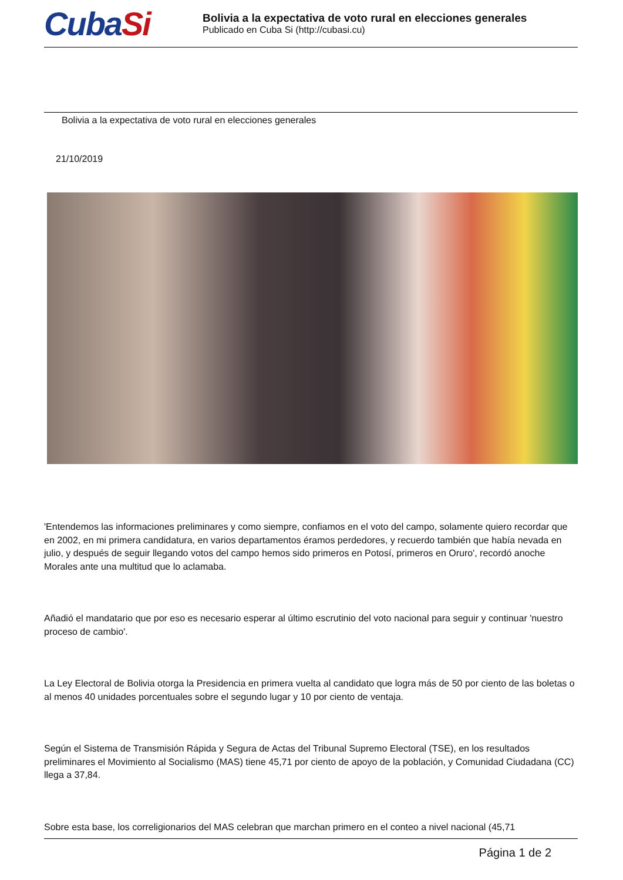CubaSi
Bolivia a la expectativa de voto rural en elecciones generales
Publicado en Cuba Si (http://cubasi.cu)
Bolivia a la expectativa de voto rural en elecciones generales
21/10/2019
'Entendemos las informaciones preliminares y como siempre, confiamos en el voto del campo, solamente quiero recordar que en 2002, en mi primera candidatura, en varios departamentos éramos perdedores, y recuerdo también que había nevada en julio, y después de seguir llegando votos del campo hemos sido primeros en Potosí, primeros en Oruro', recordó anoche Morales ante una multitud que lo aclamaba.
Añadió el mandatario que por eso es necesario esperar al último escrutinio del voto nacional para seguir y continuar 'nuestro proceso de cambio'.
La Ley Electoral de Bolivia otorga la Presidencia en primera vuelta al candidato que logra más de 50 por ciento de las boletas o al menos 40 unidades porcentuales sobre el segundo lugar y 10 por ciento de ventaja.
Según el Sistema de Transmisión Rápida y Segura de Actas del Tribunal Supremo Electoral (TSE), en los resultados preliminares el Movimiento al Socialismo (MAS) tiene 45,71 por ciento de apoyo de la población, y Comunidad Ciudadana (CC) llega a 37,84.
Sobre esta base, los correligionarios del MAS celebran que marchan primero en el conteo a nivel nacional (45,71
Página 1 de 2